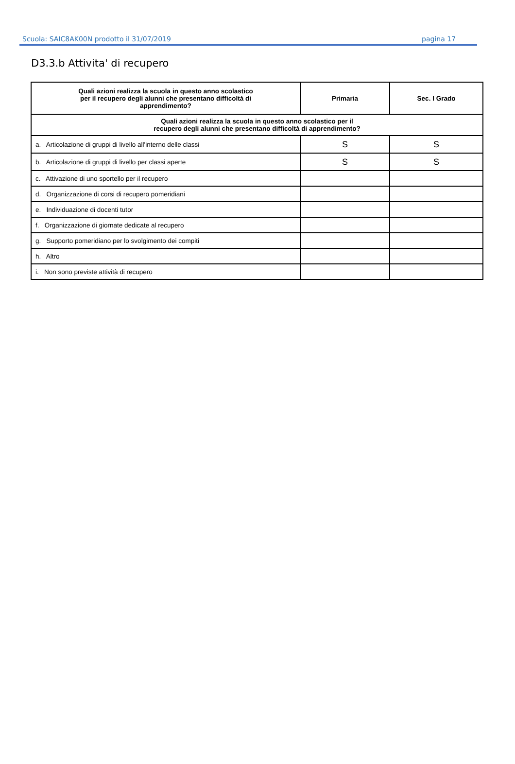Scuola: SAIC8AK00N prodotto il 31/07/2019 pagina 17
D3.3.b Attivita' di recupero
| Quali azioni realizza la scuola in questo anno scolastico per il recupero degli alunni che presentano difficoltà di apprendimento? | Primaria | Sec. I Grado |
| --- | --- | --- |
| Quali azioni realizza la scuola in questo anno scolastico per il recupero degli alunni che presentano difficoltà di apprendimento? | | |
| a. Articolazione di gruppi di livello all'interno delle classi | S | S |
| b. Articolazione di gruppi di livello per classi aperte | S | S |
| c. Attivazione di uno sportello per il recupero | | |
| d. Organizzazione di corsi di recupero pomeridiani | | |
| e. Individuazione di docenti tutor | | |
| f. Organizzazione di giornate dedicate al recupero | | |
| g. Supporto pomeridiano per lo svolgimento dei compiti | | |
| h. Altro | | |
| i. Non sono previste attività di recupero | | |